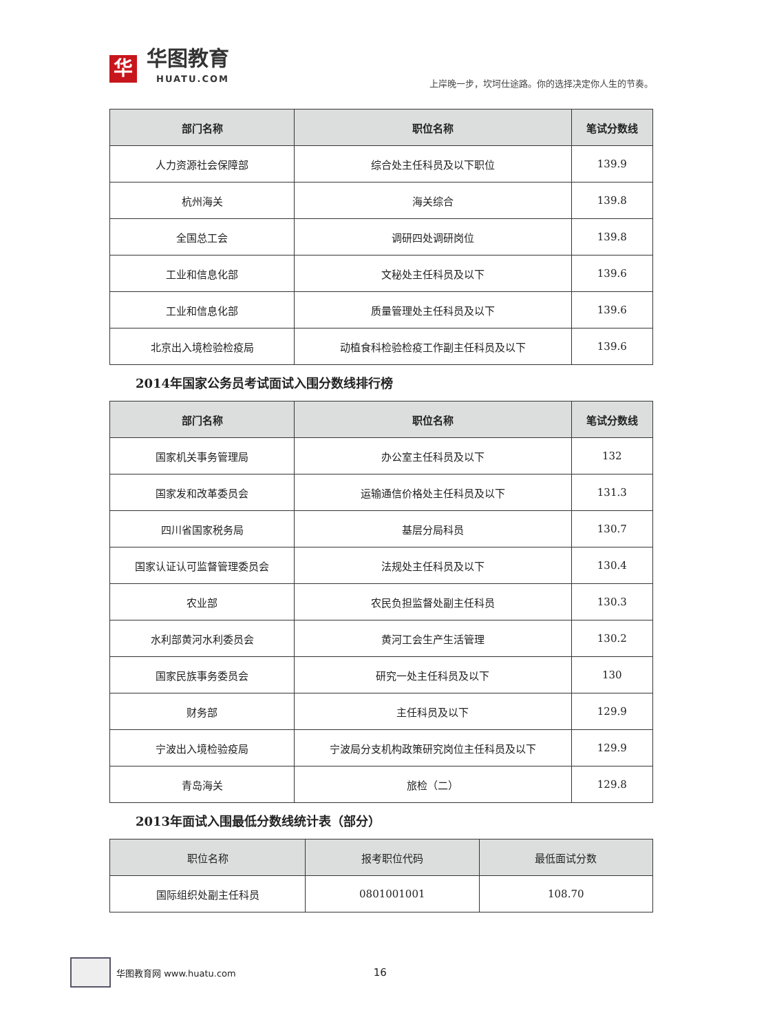华
华图教育
HUATU.COM
上岸晚一步，坎坷仕途路。你的选择决定你人生的节奏。
| 部门名称 | 职位名称 | 笔试分数线 |
| --- | --- | --- |
| 人力资源社会保障部 | 综合处主任科员及以下职位 | 139.9 |
| 杭州海关 | 海关综合 | 139.8 |
| 全国总工会 | 调研四处调研岗位 | 139.8 |
| 工业和信息化部 | 文秘处主任科员及以下 | 139.6 |
| 工业和信息化部 | 质量管理处主任科员及以下 | 139.6 |
| 北京出入境检验检疫局 | 动植食科检验检疫工作副主任科员及以下 | 139.6 |
2014年国家公务员考试面试入围分数线排行榜
| 部门名称 | 职位名称 | 笔试分数线 |
| --- | --- | --- |
| 国家机关事务管理局 | 办公室主任科员及以下 | 132 |
| 国家发和改革委员会 | 运输通信价格处主任科员及以下 | 131.3 |
| 四川省国家税务局 | 基层分局科员 | 130.7 |
| 国家认证认可监督管理委员会 | 法规处主任科员及以下 | 130.4 |
| 农业部 | 农民负担监督处副主任科员 | 130.3 |
| 水利部黄河水利委员会 | 黄河工会生产生活管理 | 130.2 |
| 国家民族事务委员会 | 研究一处主任科员及以下 | 130 |
| 财务部 | 主任科员及以下 | 129.9 |
| 宁波出入境检验疫局 | 宁波局分支机构政策研究岗位主任科员及以下 | 129.9 |
| 青岛海关 | 旅检（二） | 129.8 |
2013年面试入围最低分数线统计表（部分）
| 职位名称 | 报考职位代码 | 最低面试分数 |
| --- | --- | --- |
| 国际组织处副主任科员 | 0801001001 | 108.70 |
华图教育网 www.huatu.com 16